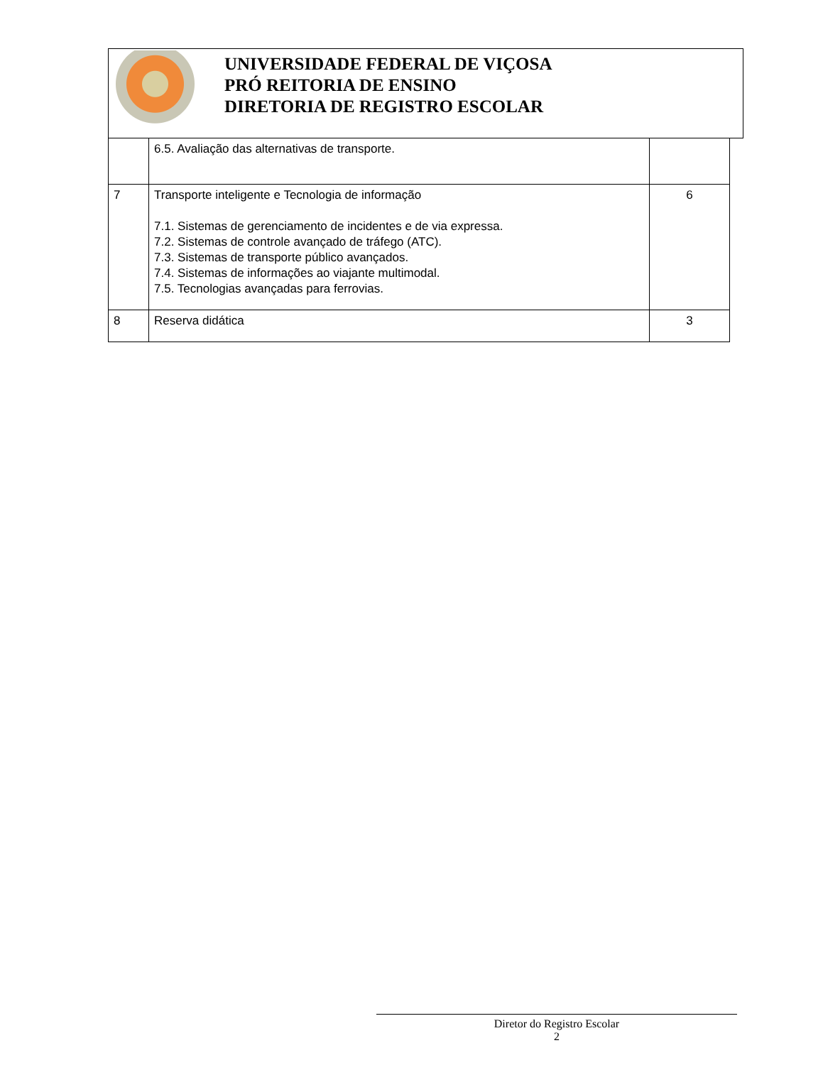UNIVERSIDADE FEDERAL DE VIÇOSA
PRÓ REITORIA DE ENSINO
DIRETORIA DE REGISTRO ESCOLAR
| | 6.5. Avaliação das alternativas de transporte. | |
| 7 | Transporte inteligente e Tecnologia de informação 7.1. Sistemas de gerenciamento de incidentes e de via expressa. 7.2. Sistemas de controle avançado de tráfego (ATC). 7.3. Sistemas de transporte público avançados. 7.4. Sistemas de informações ao viajante multimodal. 7.5. Tecnologias avançadas para ferrovias. | 6 |
| 8 | Reserva didática | 3 |
Diretor do Registro Escolar
2